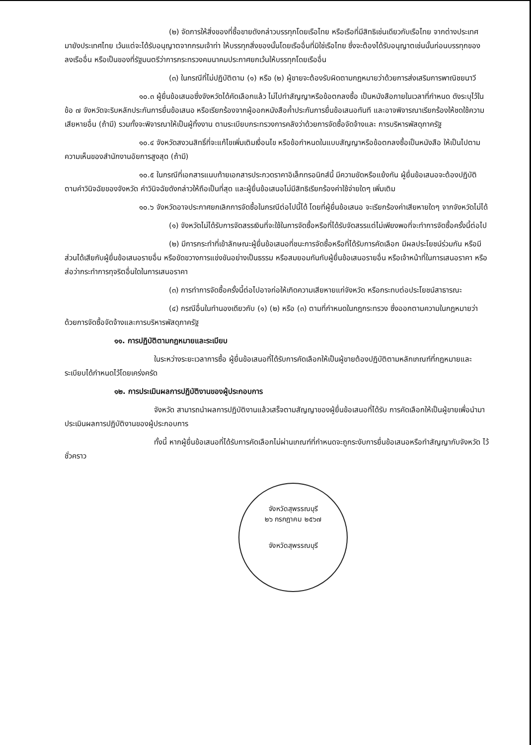(๒) จัดการให้สิ่งของที่ซื้อขายดังกล่าวบรรทุกโดยเรือไทย หรือเรือที่มีสิทธิเช่นเดียวกับเรือไทย จากต่างประเทศมายังประเทศไทย เว้นแต่จะได้รับอนุญาตจากกรมเจ้าท่า ให้บรรทุกสิ่งของนั้นโดยเรืออื่นที่มิใช่เรือไทย ซึ่งจะต้องได้รับอนุญาตเช่นนั้นก่อนบรรทุกของลงเรืออื่น หรือเป็นของที่รัฐมนตรีว่าการกระทรวงคมนาคมประกาศยกเว้นให้บรรทุกโดยเรืออื่น
(๓) ในกรณีที่ไม่ปฏิบัติตาม (๑) หรือ (๒) ผู้ขายจะต้องรับผิดตามกฎหมายว่าด้วยการส่งเสริมการพาณิชยนาวี
๑๐.๓ ผู้ยื่นข้อเสนอซึ่งจังหวัดได้คัดเลือกแล้ว ไม่ไปทำสัญญาหรือข้อตกลงซื้อ เป็นหนังสือภายในเวลาที่กำหนด ดังระบุไว้ในข้อ ๗ จังหวัดจะริบหลักประกันการยื่นข้อเสนอ หรือเรียกร้องจากผู้ออกหนังสือค้ำประกันการยื่นข้อเสนอทันที และอาจพิจารณาเรียกร้องให้ชดใช้ความเสียหายอื่น (ถ้ามี) รวมทั้งจะพิจารณาให้เป็นผู้ทิ้งงาน ตามระเบียบกระทรวงการคลังว่าด้วยการจัดซื้อจัดจ้างและ การบริหารพัสดุภาครัฐ
๑๐.๔ จังหวัดสงวนสิทธิ์ที่จะแก้ไขเพิ่มเติมเงื่อนไข หรือข้อกำหนดในแบบสัญญาหรือข้อตกลงซื้อเป็นหนังสือ ให้เป็นไปตามความเห็นของสำนักงานอัยการสูงสุด (ถ้ามี)
๑๐.๕ ในกรณีที่เอกสารแนบท้ายเอกสารประกวดราคาอิเล็กทรอนิกส์นี้ มีความขัดหรือแย้งกัน ผู้ยื่นข้อเสนอจะต้องปฏิบัติตามคำวินิจฉัยของจังหวัด คำวินิจฉัยดังกล่าวให้ถือเป็นที่สุด และผู้ยื่นข้อเสนอไม่มีสิทธิเรียกร้องค่าใช้จ่ายใดๆ เพิ่มเติม
๑๐.๖ จังหวัดอาจประกาศยกเลิกการจัดซื้อในกรณีต่อไปนี้ได้ โดยที่ผู้ยื่นข้อเสนอ จะเรียกร้องค่าเสียหายใดๆ จากจังหวัดไม่ได้
(๑) จังหวัดไม่ได้รับการจัดสรรเงินที่จะใช้ในการจัดซื้อหรือที่ได้รับจัดสรรแต่ไม่เพียงพอที่จะทำการจัดซื้อครั้งนี้ต่อไป
(๒) มีการกระทำที่เข้าลักษณะผู้ยื่นข้อเสนอที่ชนะการจัดซื้อหรือที่ได้รับการคัดเลือก มีผลประโยชน์ร่วมกัน หรือมีส่วนได้เสียกับผู้ยื่นข้อเสนอรายอื่น หรือขัดขวางการแข่งขันอย่างเป็นธรรม หรือสมยอมกันกับผู้ยื่นข้อเสนอรายอื่น หรือเจ้าหน้าที่ในการเสนอราคา หรือส่อว่ากระทำการทุจริตอื่นใดในการเสนอราคา
(๓) การทำการจัดซื้อครั้งนี้ต่อไปอาจก่อให้เกิดความเสียหายแก่จังหวัด หรือกระทบต่อประโยชน์สาธารณะ
(๔) กรณีอื่นในทำนองเดียวกับ (๑) (๒) หรือ (๓) ตามที่กำหนดในกฎกระทรวง ซึ่งออกตามความในกฎหมายว่าด้วยการจัดซื้อจัดจ้างและการบริหารพัสดุภาครัฐ
๑๑. การปฏิบัติตามกฎหมายและระเบียบ
ในระหว่างระยะเวลาการซื้อ ผู้ยื่นข้อเสนอที่ได้รับการคัดเลือกให้เป็นผู้ขายต้องปฏิบัติตามหลักเกณฑ์ที่กฎหมายและระเบียบได้กำหนดไว้โดยเคร่งครัด
๑๒. การประเมินผลการปฏิบัติงานของผู้ประกอบการ
จังหวัด สามารถนำผลการปฏิบัติงานแล้วเสร็จตามสัญญาของผู้ยื่นข้อเสนอที่ได้รับ การคัดเลือกให้เป็นผู้ขายเพื่อนำมาประเมินผลการปฏิบัติงานของผู้ประกอบการ
ทั้งนี้ หากผู้ยื่นข้อเสนอที่ได้รับการคัดเลือกไม่ผ่านเกณฑ์ที่กำหนดจะถูกระงับการยื่นข้อเสนอหรือทำสัญญากับจังหวัด ไว้ชั่วคราว
จังหวัดสุพรรณบุรี
๒๖ กรกฎาคม ๒๕๖๗
จังหวัดสุพรรณบุรี